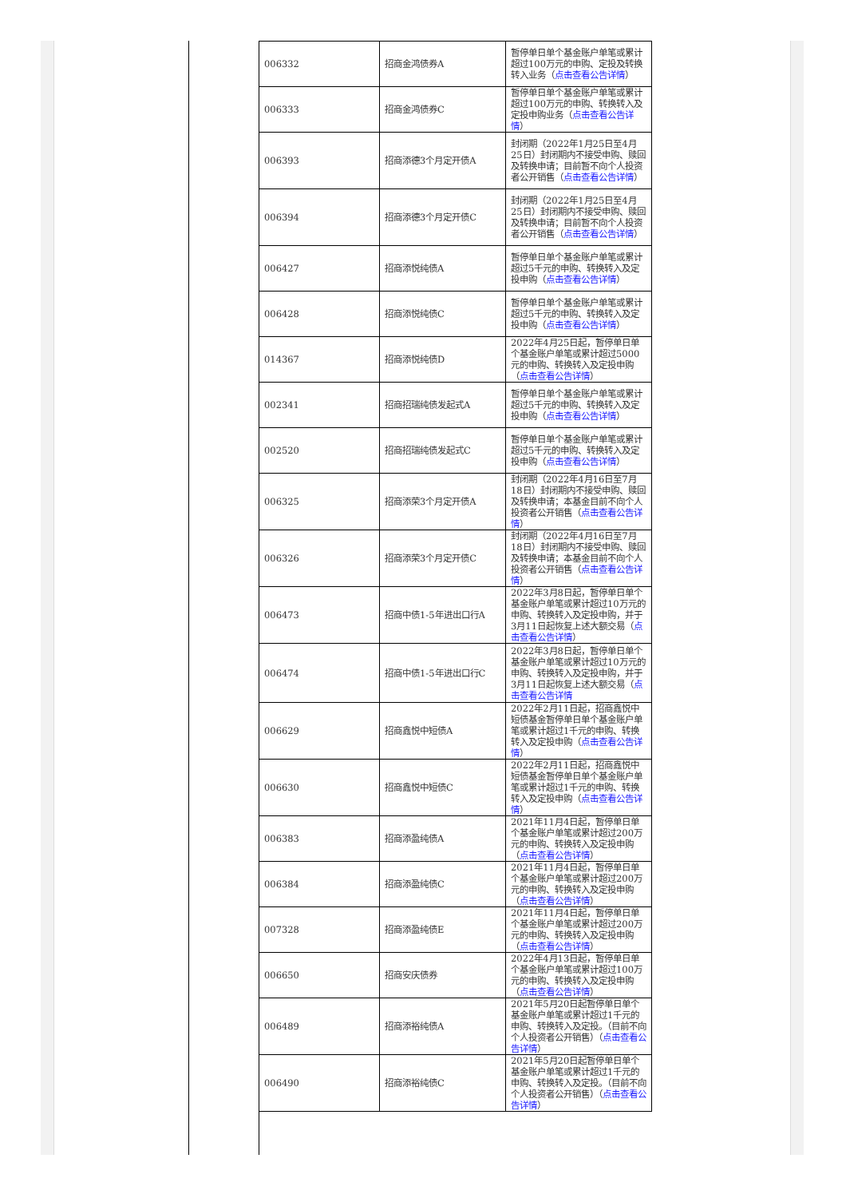| 006332 | 招商金鸿债券A | 暂停单日单个基金账户单笔或累计超过100万元的申购、定投及转换转入业务（ 点击查看公告详情 ） |
| 006333 | 招商金鸿债券C | 暂停单日单个基金账户单笔或累计超过100万元的申购、转换转入及定投申购业务（ 点击查看公告详情 ） |
| 006393 | 招商添德3个月定开债A | 封闭期（2022年1月25日至4月25日）封闭期内不接受申购、赎回及转换申请；目前暂不向个人投资者公开销售（ 点击查看公告详情 ） |
| 006394 | 招商添德3个月定开债C | 封闭期（2022年1月25日至4月25日）封闭期内不接受申购、赎回及转换申请；目前暂不向个人投资者公开销售（ 点击查看公告详情 ） |
| 006427 | 招商添悦纯债A | 暂停单日单个基金账户单笔或累计超过5千元的申购、转换转入及定投申购（ 点击查看公告详情 ） |
| 006428 | 招商添悦纯债C | 暂停单日单个基金账户单笔或累计超过5千元的申购、转换转入及定投申购（ 点击查看公告详情 ） |
| 014367 | 招商添悦纯债D | 2022年4月25日起，暂停单日单个基金账户单笔或累计超过5000元的申购、转换转入及定投申购（ 点击查看公告详情 ） |
| 002341 | 招商招瑞纯债发起式A | 暂停单日单个基金账户单笔或累计超过5千元的申购、转换转入及定投申购（ 点击查看公告详情 ） |
| 002520 | 招商招瑞纯债发起式C | 暂停单日单个基金账户单笔或累计超过5千元的申购、转换转入及定投申购（ 点击查看公告详情 ） |
| 006325 | 招商添荣3个月定开债A | 封闭期（2022年4月16日至7月18日）封闭期内不接受申购、赎回及转换申请；本基金目前不向个人投资者公开销售（ 点击查看公告详情 ） |
| 006326 | 招商添荣3个月定开债C | 封闭期（2022年4月16日至7月18日）封闭期内不接受申购、赎回及转换申请；本基金目前不向个人投资者公开销售（ 点击查看公告详情 ） |
| 006473 | 招商中债1-5年进出口行A | 2022年3月8日起，暂停单日单个基金账户单笔或累计超过10万元的申购、转换转入及定投申购，并于3月11日起恢复上述大额交易（ 点击查看公告详情 ） |
| 006474 | 招商中债1-5年进出口行C | 2022年3月8日起，暂停单日单个基金账户单笔或累计超过10万元的申购、转换转入及定投申购，并于3月11日起恢复上述大额交易（ 点击查看公告详情 |
| 006629 | 招商鑫悦中短债A | 2022年2月11日起，招商鑫悦中短债基金暂停单日单个基金账户单笔或累计超过1千元的申购、转换转入及定投申购（ 点击查看公告详情 ） |
| 006630 | 招商鑫悦中短债C | 2022年2月11日起，招商鑫悦中短债基金暂停单日单个基金账户单笔或累计超过1千元的申购、转换转入及定投申购（ 点击查看公告详情 ） |
| 006383 | 招商添盈纯债A | 2021年11月4日起，暂停单日单个基金账户单笔或累计超过200万元的申购、转换转入及定投申购（ 点击查看公告详情 ） |
| 006384 | 招商添盈纯债C | 2021年11月4日起，暂停单日单个基金账户单笔或累计超过200万元的申购、转换转入及定投申购（ 点击查看公告详情 ） |
| 007328 | 招商添盈纯债E | 2021年11月4日起，暂停单日单个基金账户单笔或累计超过200万元的申购、转换转入及定投申购（ 点击查看公告详情 ） |
| 006650 | 招商安庆债券 | 2022年4月13日起，暂停单日单个基金账户单笔或累计超过100万元的申购、转换转入及定投申购（ 点击查看公告详情 ） |
| 006489 | 招商添裕纯债A | 2021年5月20日起暂停单日单个基金账户单笔或累计超过1千元的申购、转换转入及定投。（目前不向个人投资者公开销售）（ 点击查看公告详情 ） |
| 006490 | 招商添裕纯债C | 2021年5月20日起暂停单日单个基金账户单笔或累计超过1千元的申购、转换转入及定投。（目前不向个人投资者公开销售）（ 点击查看公告详情 ） |